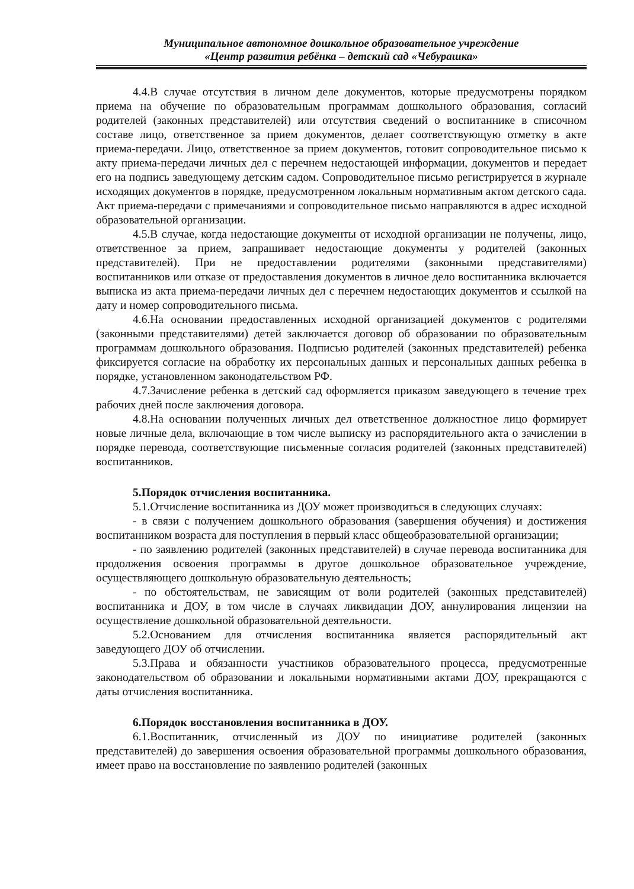Муниципальное автономное дошкольное образовательное учреждение
«Центр развития ребёнка – детский сад «Чебурашка»
4.4.В случае отсутствия в личном деле документов, которые предусмотрены порядком приема на обучение по образовательным программам дошкольного образования, согласий родителей (законных представителей) или отсутствия сведений о воспитаннике в списочном составе лицо, ответственное за прием документов, делает соответствующую отметку в акте приема-передачи. Лицо, ответственное за прием документов, готовит сопроводительное письмо к акту приема-передачи личных дел с перечнем недостающей информации, документов и передает его на подпись заведующему детским садом. Сопроводительное письмо регистрируется в журнале исходящих документов в порядке, предусмотренном локальным нормативным актом детского сада. Акт приема-передачи с примечаниями и сопроводительное письмо направляются в адрес исходной образовательной организации.
4.5.В случае, когда недостающие документы от исходной организации не получены, лицо, ответственное за прием, запрашивает недостающие документы у родителей (законных представителей). При не предоставлении родителями (законными представителями) воспитанников или отказе от предоставления документов в личное дело воспитанника включается выписка из акта приема-передачи личных дел с перечнем недостающих документов и ссылкой на дату и номер сопроводительного письма.
4.6.На основании предоставленных исходной организацией документов с родителями (законными представителями) детей заключается договор об образовании по образовательным программам дошкольного образования. Подписью родителей (законных представителей) ребенка фиксируется согласие на обработку их персональных данных и персональных данных ребенка в порядке, установленном законодательством РФ.
4.7.Зачисление ребенка в детский сад оформляется приказом заведующего в течение трех рабочих дней после заключения договора.
4.8.На основании полученных личных дел ответственное должностное лицо формирует новые личные дела, включающие в том числе выписку из распорядительного акта о зачислении в порядке перевода, соответствующие письменные согласия родителей (законных представителей) воспитанников.
5.Порядок отчисления воспитанника.
5.1.Отчисление воспитанника из ДОУ может производиться в следующих случаях:
- в связи с получением дошкольного образования (завершения обучения) и достижения воспитанником возраста для поступления в первый класс общеобразовательной организации;
- по заявлению родителей (законных представителей) в случае перевода воспитанника для продолжения освоения программы в другое дошкольное образовательное учреждение, осуществляющего дошкольную образовательную деятельность;
- по обстоятельствам, не зависящим от воли родителей (законных представителей) воспитанника и ДОУ, в том числе в случаях ликвидации ДОУ, аннулирования лицензии на осуществление дошкольной образовательной деятельности.
5.2.Основанием для отчисления воспитанника является распорядительный акт заведующего ДОУ об отчислении.
5.3.Права и обязанности участников образовательного процесса, предусмотренные законодательством об образовании и локальными нормативными актами ДОУ, прекращаются с даты отчисления воспитанника.
6.Порядок восстановления воспитанника в ДОУ.
6.1.Воспитанник, отчисленный из ДОУ по инициативе родителей (законных представителей) до завершения освоения образовательной программы дошкольного образования, имеет право на восстановление по заявлению родителей (законных